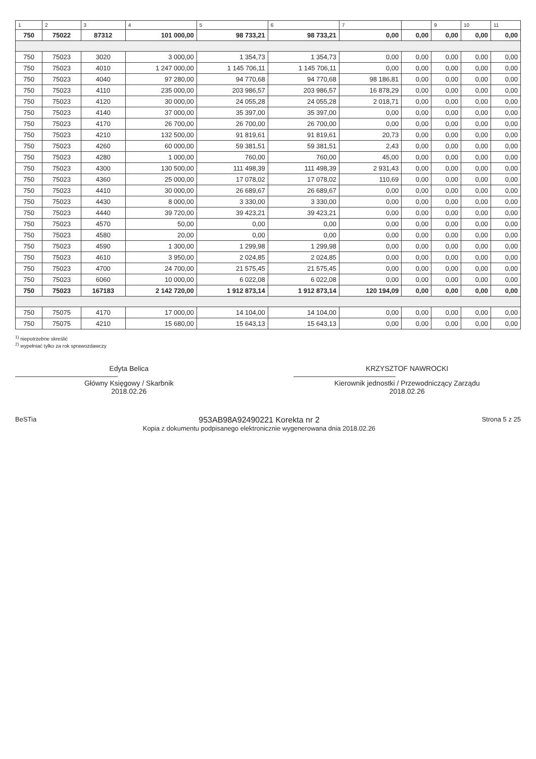| 1 | 2 | 3 | 4 | 5 | 6 | 7 | | 9 | 10 | 11 |
| --- | --- | --- | --- | --- | --- | --- | --- | --- | --- | --- |
| 750 | 75022 | 87312 | 101 000,00 | 98 733,21 | 98 733,21 | 0,00 | 0,00 | 0,00 | 0,00 | 0,00 |
| 750 | 75023 | 3020 | 3 000,00 | 1 354,73 | 1 354,73 | 0,00 | 0,00 | 0,00 | 0,00 | 0,00 |
| 750 | 75023 | 4010 | 1 247 000,00 | 1 145 706,11 | 1 145 706,11 | 0,00 | 0,00 | 0,00 | 0,00 | 0,00 |
| 750 | 75023 | 4040 | 97 280,00 | 94 770,68 | 94 770,68 | 98 186,81 | 0,00 | 0,00 | 0,00 | 0,00 |
| 750 | 75023 | 4110 | 235 000,00 | 203 986,57 | 203 986,57 | 16 878,29 | 0,00 | 0,00 | 0,00 | 0,00 |
| 750 | 75023 | 4120 | 30 000,00 | 24 055,28 | 24 055,28 | 2 018,71 | 0,00 | 0,00 | 0,00 | 0,00 |
| 750 | 75023 | 4140 | 37 000,00 | 35 397,00 | 35 397,00 | 0,00 | 0,00 | 0,00 | 0,00 | 0,00 |
| 750 | 75023 | 4170 | 26 700,00 | 26 700,00 | 26 700,00 | 0,00 | 0,00 | 0,00 | 0,00 | 0,00 |
| 750 | 75023 | 4210 | 132 500,00 | 91 819,61 | 91 819,61 | 20,73 | 0,00 | 0,00 | 0,00 | 0,00 |
| 750 | 75023 | 4260 | 60 000,00 | 59 381,51 | 59 381,51 | 2,43 | 0,00 | 0,00 | 0,00 | 0,00 |
| 750 | 75023 | 4280 | 1 000,00 | 760,00 | 760,00 | 45,00 | 0,00 | 0,00 | 0,00 | 0,00 |
| 750 | 75023 | 4300 | 130 500,00 | 111 498,39 | 111 498,39 | 2 931,43 | 0,00 | 0,00 | 0,00 | 0,00 |
| 750 | 75023 | 4360 | 25 000,00 | 17 078,02 | 17 078,02 | 110,69 | 0,00 | 0,00 | 0,00 | 0,00 |
| 750 | 75023 | 4410 | 30 000,00 | 26 689,67 | 26 689,67 | 0,00 | 0,00 | 0,00 | 0,00 | 0,00 |
| 750 | 75023 | 4430 | 8 000,00 | 3 330,00 | 3 330,00 | 0,00 | 0,00 | 0,00 | 0,00 | 0,00 |
| 750 | 75023 | 4440 | 39 720,00 | 39 423,21 | 39 423,21 | 0,00 | 0,00 | 0,00 | 0,00 | 0,00 |
| 750 | 75023 | 4570 | 50,00 | 0,00 | 0,00 | 0,00 | 0,00 | 0,00 | 0,00 | 0,00 |
| 750 | 75023 | 4580 | 20,00 | 0,00 | 0,00 | 0,00 | 0,00 | 0,00 | 0,00 | 0,00 |
| 750 | 75023 | 4590 | 1 300,00 | 1 299,98 | 1 299,98 | 0,00 | 0,00 | 0,00 | 0,00 | 0,00 |
| 750 | 75023 | 4610 | 3 950,00 | 2 024,85 | 2 024,85 | 0,00 | 0,00 | 0,00 | 0,00 | 0,00 |
| 750 | 75023 | 4700 | 24 700,00 | 21 575,45 | 21 575,45 | 0,00 | 0,00 | 0,00 | 0,00 | 0,00 |
| 750 | 75023 | 6060 | 10 000,00 | 6 022,08 | 6 022,08 | 0,00 | 0,00 | 0,00 | 0,00 | 0,00 |
| 750 | 75023 | 167183 | 2 142 720,00 | 1 912 873,14 | 1 912 873,14 | 120 194,09 | 0,00 | 0,00 | 0,00 | 0,00 |
| 750 | 75075 | 4170 | 17 000,00 | 14 104,00 | 14 104,00 | 0,00 | 0,00 | 0,00 | 0,00 | 0,00 |
| 750 | 75075 | 4210 | 15 680,00 | 15 643,13 | 15 643,13 | 0,00 | 0,00 | 0,00 | 0,00 | 0,00 |
<sup>1)</sup> niepotrzebne skreślić
<sup>2)</sup> wypełniać tylko za rok sprawozdawczy
Edyta Belica
Główny Księgowy / Skarbnik
2018.02.26
KRZYSZTOF NAWROCKI
Kierownik jednostki / Przewodniczący Zarządu
2018.02.26
BeSTia
953AB98A92490221 Korekta nr 2
Kopia z dokumentu podpisanego elektronicznie wygenerowana dnia 2018.02.26
Strona 5 z 25